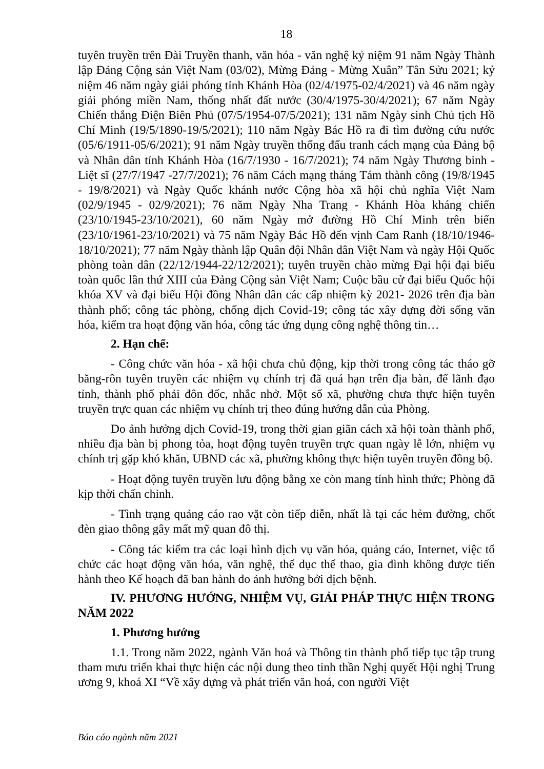18
tuyên truyền trên Đài Truyền thanh, văn hóa - văn nghệ kỷ niệm 91 năm Ngày Thành lập Đảng Cộng sản Việt Nam (03/02), Mừng Đảng - Mừng Xuân” Tân Sửu 2021; kỷ niệm 46 năm ngày giải phóng tỉnh Khánh Hòa (02/4/1975-02/4/2021) và 46 năm ngày giải phóng miền Nam, thống nhất đất nước (30/4/1975-30/4/2021); 67 năm Ngày Chiến thắng Điện Biên Phủ (07/5/1954-07/5/2021); 131 năm Ngày sinh Chủ tịch Hồ Chí Minh (19/5/1890-19/5/2021); 110 năm Ngày Bác Hồ ra đi tìm đường cứu nước (05/6/1911-05/6/2021); 91 năm Ngày truyền thống đấu tranh cách mạng của Đảng bộ và Nhân dân tỉnh Khánh Hòa (16/7/1930 - 16/7/2021); 74 năm Ngày Thương binh - Liệt sĩ (27/7/1947 -27/7/2021); 76 năm Cách mạng tháng Tám thành công (19/8/1945 - 19/8/2021) và Ngày Quốc khánh nước Cộng hòa xã hội chủ nghĩa Việt Nam (02/9/1945 - 02/9/2021); 76 năm Ngày Nha Trang - Khánh Hòa kháng chiến (23/10/1945-23/10/2021), 60 năm Ngày mở đường Hồ Chí Minh trên biển (23/10/1961-23/10/2021) và 75 năm Ngày Bác Hồ đến vịnh Cam Ranh (18/10/1946-18/10/2021); 77 năm Ngày thành lập Quân đội Nhân dân Việt Nam và ngày Hội Quốc phòng toàn dân (22/12/1944-22/12/2021); tuyên truyền chào mừng Đại hội đại biểu toàn quốc lần thứ XIII của Đảng Cộng sản Việt Nam; Cuộc bầu cử đại biểu Quốc hội khóa XV và đại biểu Hội đồng Nhân dân các cấp nhiệm kỳ 2021- 2026 trên địa bàn thành phố; công tác phòng, chống dịch Covid-19; công tác xây dựng đời sống văn hóa, kiểm tra hoạt động văn hóa, công tác ứng dụng công nghệ thông tin…
2. Hạn chế:
- Công chức văn hóa - xã hội chưa chủ động, kịp thời trong công tác tháo gỡ băng-rôn tuyên truyền các nhiệm vụ chính trị đã quá hạn trên địa bàn, để lãnh đạo tỉnh, thành phố phải đôn đốc, nhắc nhở. Một số xã, phường chưa thực hiện tuyên truyền trực quan các nhiệm vụ chính trị theo đúng hướng dẫn của Phòng.
Do ảnh hưởng dịch Covid-19, trong thời gian giãn cách xã hội toàn thành phố, nhiều địa bàn bị phong tỏa, hoạt động tuyên truyền trực quan ngày lễ lớn, nhiệm vụ chính trị gặp khó khăn, UBND các xã, phường không thực hiện tuyên truyền đồng bộ.
- Hoạt động tuyên truyền lưu động bằng xe còn mang tính hình thức; Phòng đã kịp thời chấn chỉnh.
- Tình trạng quảng cáo rao vặt còn tiếp diễn, nhất là tại các hẻm đường, chốt đèn giao thông gây mất mỹ quan đô thị.
- Công tác kiểm tra các loại hình dịch vụ văn hóa, quảng cáo, Internet, việc tổ chức các hoạt động văn hóa, văn nghệ, thể dục thể thao, gia đình không được tiến hành theo Kế hoạch đã ban hành do ảnh hưởng bởi dịch bệnh.
IV. PHƯƠNG HƯỚNG, NHIỆM VỤ, GIẢI PHÁP THỰC HIỆN TRONG NĂM 2022
1. Phương hướng
1.1. Trong năm 2022, ngành Văn hoá và Thông tin thành phố tiếp tục tập trung tham mưu triển khai thực hiện các nội dung theo tinh thần Nghị quyết Hội nghị Trung ương 9, khoá XI “Về xây dựng và phát triển văn hoá, con người Việt
Báo cáo ngành năm 2021